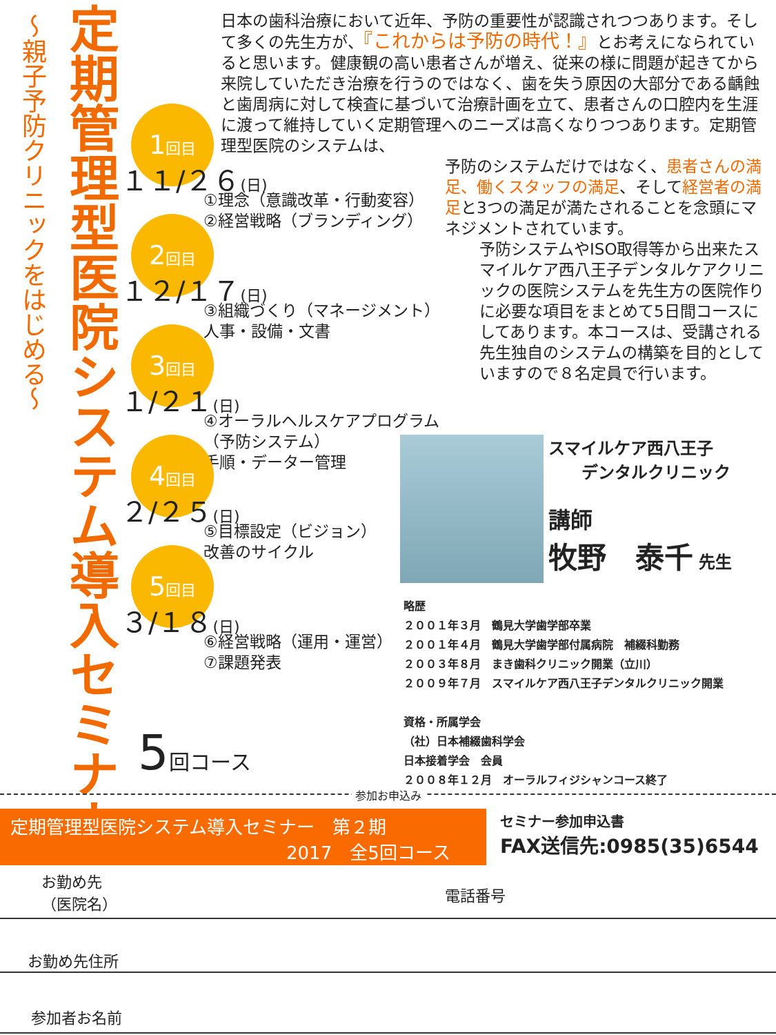～親子予防クリニックをはじめる～
定期管理型医院システム導入セミナー
日本の歯科治療において近年、予防の重要性が認識されつつあります。そして多くの先生方が、『これからは予防の時代！』とお考えになられていると思います。健康観の高い患者さんが増え、従来の様に問題が起きてから来院していただき治療を行うのではなく、歯を失う原因の大部分である齲蝕と歯周病に対して検査に基づいて治療計画を立て、患者さんの口腔内を生涯に渡って維持していく定期管理へのニーズは高くなりつつあります。定期管理型医院のシステムは、
予防のシステムだけではなく、患者さんの満足、働くスタッフの満足、そして経営者の満足と3つの満足が満たされることを念頭にマネジメントされています。
予防システムやISO取得等から出来たスマイルケア西八王子デンタルケアクリニックの医院システムを先生方の医院作りに必要な項目をまとめて5日間コースにしてあります。本コースは、受講される先生独自のシステムの構築を目的としていますので８名定員で行います。
1回目
１１/２６(日)
①理念（意識改革・行動変容）
②経営戦略（ブランディング）
2回目
１２/１７(日)
③組織づくり（マネージメント）
人事・設備・文書
3回目
１/２１(日)
④オーラルヘルスケアプログラム（予防システム）
手順・データー管理
4回目
２/２５(日)
⑤目標設定（ビジョン）
改善のサイクル
5回目
３/１８(日)
⑥経営戦略（運用・運営）
⑦課題発表
5回コース
スマイルケア西八王子
　　デンタルクリニック
講師
牧野　泰千 先生
略歴
２００１年３月　鶴見大学歯学部卒業
２００１年４月　鶴見大学歯学部付属病院　補綴科勤務
２００３年８月　まき歯科クリニック開業（立川）
２００９年７月　スマイルケア西八王子デンタルクリニック開業
資格・所属学会
（社）日本補綴歯科学会
日本接着学会　会員
２００８年１２月　オーラルフィジシャンコース終了
参加お申込み
定期管理型医院システム導入セミナー　第２期
2017　全5回コース
セミナー参加申込書
FAX送信先:0985(35)6544
お勤め先
（医院名）
電話番号
お勤め先住所
参加者お名前